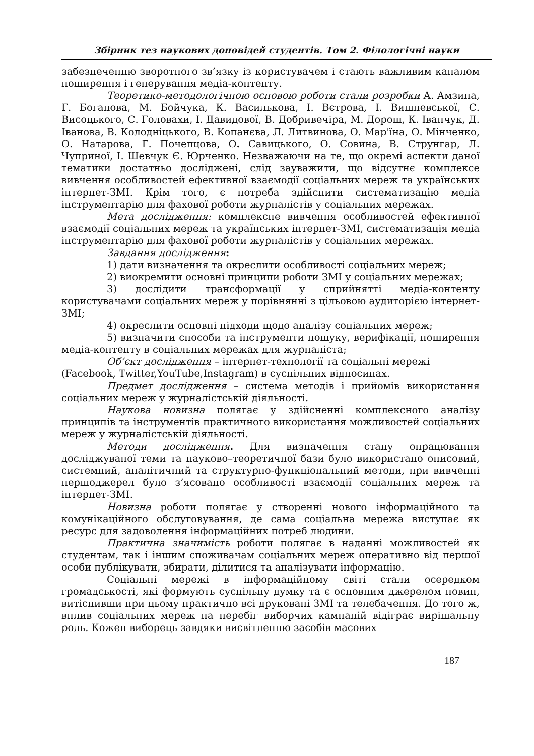Збірник тез наукових доповідей студентів. Том 2. Філологічні науки
забезпеченню зворотного зв’язку із користувачем і стають важливим каналом поширення і генерування медіа-контенту.
Теоретико-методологічною основою роботи стали розробки А. Амзина, Г. Богапова, М. Бойчука, К. Василькова, І. Вєтрова, І. Вишневської, С. Висоцького, С. Головахи, І. Давидової, В. Добривечіра, М. Дорош, К. Іванчук, Д. Іванова, В. Колодніцького, В. Копанєва, Л. Литвинова, О. Мар'їна, О. Мінченко, О. Натарова, Г. Почепцова, О. Савицького, О. Совина, В. Струнгар, Л. Чуприної, І. Шевчук Є. Юрченко. Незважаючи на те, що окремі аспекти даної тематики достатньо досліджені, слід зауважити, що відсутнє комплексе вивчення особливостей ефективної взаємодії соціальних мереж та українських інтернет-ЗМІ. Крім того, є потреба здійснити систематизацію медіа інструментарію для фахової роботи журналістів у соціальних мережах.
Мета дослідження: комплексне вивчення особливостей ефективної взаємодії соціальних мереж та українських інтернет-ЗМІ, систематизація медіа інструментарію для фахової роботи журналістів у соціальних мережах.
Завдання дослідження:
1) дати визначення та окреслити особливості соціальних мереж;
2) виокремити основні принципи роботи ЗМІ у соціальних мережах;
3) дослідити трансформації у сприйнятті медіа-контенту користувачами соціальних мереж у порівнянні з цільовою аудиторією інтернет-ЗМІ;
4) окреслити основні підходи щодо аналізу соціальних мереж;
5) визначити способи та інструменти пошуку, верифікації, поширення медіа-контенту в соціальних мережах для журналіста;
Об’єкт дослідження – інтернет-технології та соціальні мережі
(Facebook, Twitter,YouTube,Instagram) в суспільних відносинах.
Предмет дослідження – система методів і прийомів використання соціальних мереж у журналістській діяльності.
Наукова новизна полягає у здійсненні комплексного аналізу принципів та інструментів практичного використання можливостей соціальних мереж у журналістській діяльності.
Методи дослідження. Для визначення стану опрацювання досліджуваної теми та науково–теоретичної бази було використано описовий, системний, аналітичний та структурно-функціональний методи, при вивченні першоджерел було з’ясовано особливості взаємодії соціальних мереж та інтернет-ЗМІ.
Новизна роботи полягає у створенні нового інформаційного та комунікаційного обслуговування, де сама соціальна мережа виступає як ресурс для задоволення інформаційних потреб людини.
Практична значимість роботи полягає в наданні можливостей як студентам, так і іншим споживачам соціальних мереж оперативно від першої особи публікувати, збирати, ділитися та аналізувати інформацію.
Соціальні мережі в інформаційному світі стали осередком громадськості, які формують суспільну думку та є основним джерелом новин, витіснивши при цьому практично всі друковані ЗМІ та телебачення. До того ж, вплив соціальних мереж на перебіг виборчих кампаній відіграє вирішальну роль. Кожен виборець завдяки висвітленню засобів масових
187